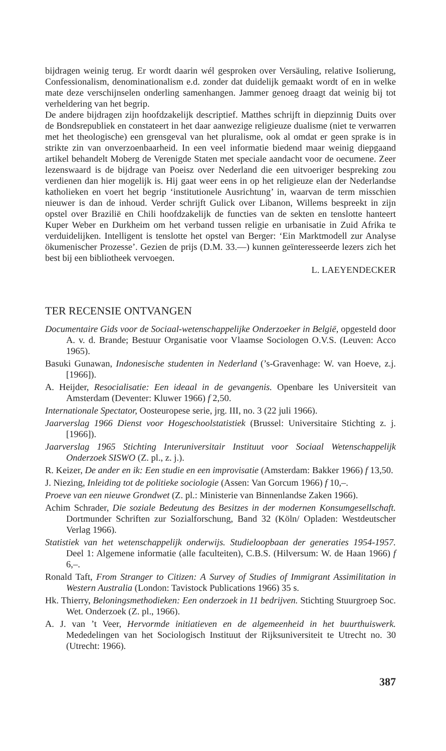bijdragen weinig terug. Er wordt daarin wél gesproken over Versäuling, relative Isolierung, Confessionalism, denominationalism e.d. zonder dat duidelijk gemaakt wordt of en in welke mate deze verschijnselen onderling samenhangen. Jammer genoeg draagt dat weinig bij tot verheldering van het begrip.
De andere bijdragen zijn hoofdzakelijk descriptief. Matthes schrijft in diepzinnig Duits over de Bondsrepubliek en constateert in het daar aanwezige religieuze dualisme (niet te verwarren met het theologische) een grensgeval van het pluralisme, ook al omdat er geen sprake is in strikte zin van onverzoenbaarheid. In een veel informatie biedend maar weinig diepgaand artikel behandelt Moberg de Verenigde Staten met speciale aandacht voor de oecumene. Zeer lezenswaard is de bijdrage van Poeisz over Nederland die een uitvoeriger bespreking zou verdienen dan hier mogelijk is. Hij gaat weer eens in op het religieuze elan der Nederlandse katholieken en voert het begrip ‘institutionele Ausrichtung’ in, waarvan de term misschien nieuwer is dan de inhoud. Verder schrijft Gulick over Libanon, Willems bespreekt in zijn opstel over Brazilië en Chili hoofdzakelijk de functies van de sekten en tenslotte hanteert Kuper Weber en Durkheim om het verband tussen religie en urbanisatie in Zuid Afrika te verduidelijken. Intelligent is tenslotte het opstel van Berger: ‘Ein Marktmodell zur Analyse ökumenischer Prozesse’. Gezien de prijs (D.M. 33.—) kunnen geïnteresseerde lezers zich het best bij een bibliotheek vervoegen.
L. LAEYENDECKER
TER RECENSIE ONTVANGEN
Documentaire Gids voor de Sociaal-wetenschappelijke Onderzoeker in België, opgesteld door A. v. d. Brande; Bestuur Organisatie voor Vlaamse Sociologen O.V.S. (Leuven: Acco 1965).
Basuki Gunawan, Indonesische studenten in Nederland (’s-Gravenhage: W. van Hoeve, z.j. [1966]).
A. Heijder, Resocialisatie: Een ideaal in de gevangenis. Openbare les Universiteit van Amsterdam (Deventer: Kluwer 1966) f 2,50.
Internationale Spectator, Oosteuropese serie, jrg. III, no. 3 (22 juli 1966).
Jaarverslag 1966 Dienst voor Hogeschoolstatistiek (Brussel: Universitaire Stichting z. j. [1966]).
Jaarverslag 1965 Stichting Interuniversitair Instituut voor Sociaal Wetenschappelijk Onderzoek SISWO (Z. pl., z. j.).
R. Keizer, De ander en ik: Een studie en een improvisatie (Amsterdam: Bakker 1966) f 13,50.
J. Niezing, Inleiding tot de politieke sociologie (Assen: Van Gorcum 1966) f 10,–.
Proeve van een nieuwe Grondwet (Z. pl.: Ministerie van Binnenlandse Zaken 1966).
Achim Schrader, Die soziale Bedeutung des Besitzes in der modernen Konsumgesellschaft. Dortmunder Schriften zur Sozialforschung, Band 32 (Köln/ Opladen: Westdeutscher Verlag 1966).
Statistiek van het wetenschappelijk onderwijs. Studieloopbaan der generaties 1954-1957. Deel 1: Algemene informatie (alle faculteiten), C.B.S. (Hilversum: W. de Haan 1966) f 6,–.
Ronald Taft, From Stranger to Citizen: A Survey of Studies of Immigrant Assimilitation in Western Australia (London: Tavistock Publications 1966) 35 s.
Hk. Thierry, Beloningsmethodieken: Een onderzoek in 11 bedrijven. Stichting Stuurgroep Soc. Wet. Onderzoek (Z. pl., 1966).
A. J. van ’t Veer, Hervormde initiatieven en de algemeenheid in het buurthuiswerk. Mededelingen van het Sociologisch Instituut der Rijksuniversiteit te Utrecht no. 30 (Utrecht: 1966).
387